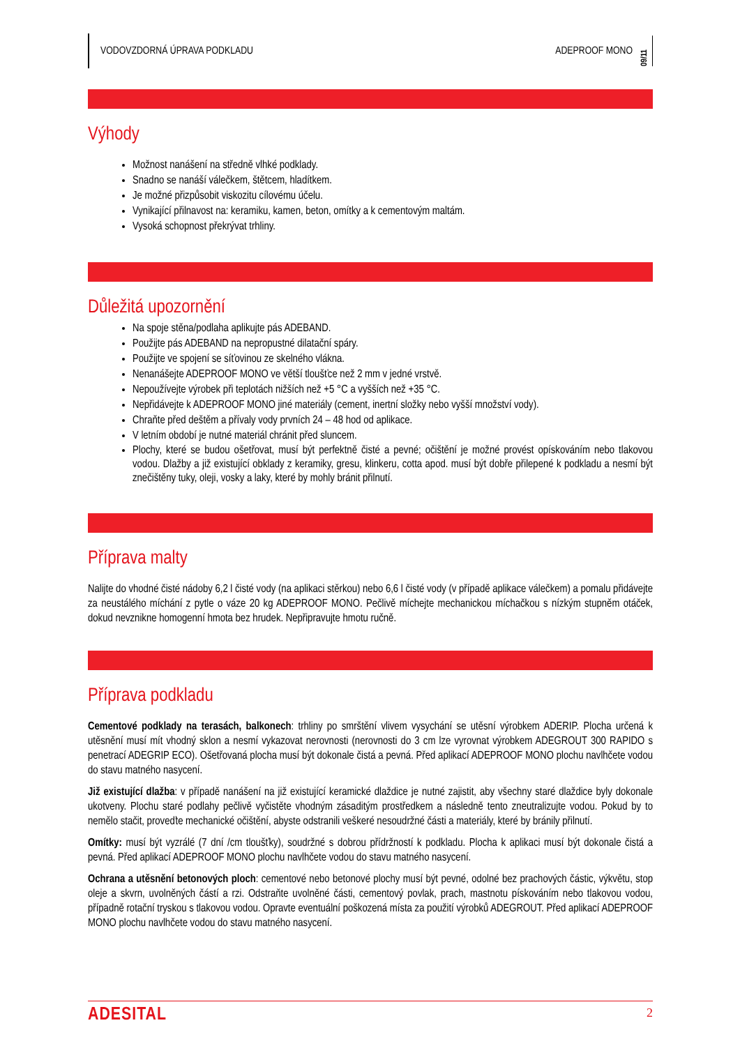VODOVZDORNÁ ÚPRAVA PODKLADU ADEPROOF MONO 09/11
Výhody
Možnost nanášení na středně vlhké podklady.
Snadno se nanáší válečkem, štětcem, hladítkem.
Je možné přizpůsobit viskozitu cílovému účelu.
Vynikající přilnavost na: keramiku, kamen, beton, omítky a k cementovým maltám.
Vysoká schopnost překrývat trhliny.
Důležitá upozornění
Na spoje stěna/podlaha aplikujte pás ADEBAND.
Použijte pás ADEBAND na nepropustné dilatační spáry.
Použijte ve spojení se síťovinou ze skelného vlákna.
Nenanášejte ADEPROOF MONO ve větší tloušťce než 2 mm v jedné vrstvě.
Nepoužívejte výrobek při teplotách nižších než +5 °C a vyšších než +35 °C.
Nepřidávejte k ADEPROOF MONO jiné materiály (cement, inertní složky nebo vyšší množství vody).
Chraňte před deštěm a přívaly vody prvních 24 – 48 hod od aplikace.
V letním období je nutné materiál chránit před sluncem.
Plochy, které se budou ošetřovat, musí být perfektně čisté a pevné; očištění je možné provést opískováním nebo tlakovou vodou. Dlažby a již existující obklady z keramiky, gresu, klinkeru, cotta apod. musí být dobře přilepené k podkladu a nesmí být znečištěny tuky, oleji, vosky a laky, které by mohly bránit přilnutí.
Příprava malty
Nalijte do vhodné čisté nádoby 6,2 l čisté vody (na aplikaci stěrkou) nebo 6,6 l čisté vody (v případě aplikace válečkem) a pomalu přidávejte za neustálého míchání z pytle o váze 20 kg ADEPROOF MONO. Pečlivě míchejte mechanickou míchačkou s nízkým stupněm otáček, dokud nevznikne homogenní hmota bez hrudek. Nepřipravujte hmotu ručně.
Příprava podkladu
Cementové podklady na terasách, balkonech: trhliny po smrštění vlivem vysychání se utěsní výrobkem ADERIP. Plocha určená k utěsnění musí mít vhodný sklon a nesmí vykazovat nerovnosti (nerovnosti do 3 cm lze vyrovnat výrobkem ADEGROUT 300 RAPIDO s penetrací ADEGRIP ECO). Ošetřovaná plocha musí být dokonale čistá a pevná. Před aplikací ADEPROOF MONO plochu navlhčete vodou do stavu matného nasycení.
Již existující dlažba: v případě nanášení na již existující keramické dlaždice je nutné zajistit, aby všechny staré dlaždice byly dokonale ukotveny. Plochu staré podlahy pečlivě vyčistěte vhodným zásaditým prostředkem a následně tento zneutralizujte vodou. Pokud by to nemělo stačit, proveďte mechanické očištění, abyste odstranili veškeré nesoudržné části a materiály, které by bránily přilnutí.
Omítky: musí být vyzrálé (7 dní /cm tloušťky), soudržné s dobrou přídržností k podkladu. Plocha k aplikaci musí být dokonale čistá a pevná. Před aplikací ADEPROOF MONO plochu navlhčete vodou do stavu matného nasycení.
Ochrana a utěsnění betonových ploch: cementové nebo betonové plochy musí být pevné, odolné bez prachových částic, výkvětu, stop oleje a skvrn, uvolněných částí a rzi. Odstraňte uvolněné části, cementový povlak, prach, mastnotu pískováním nebo tlakovou vodou, případně rotační tryskou s tlakovou vodou. Opravte eventuální poškozená místa za použití výrobků ADEGROUT. Před aplikací ADEPROOF MONO plochu navlhčete vodou do stavu matného nasycení.
ADESITAL 2